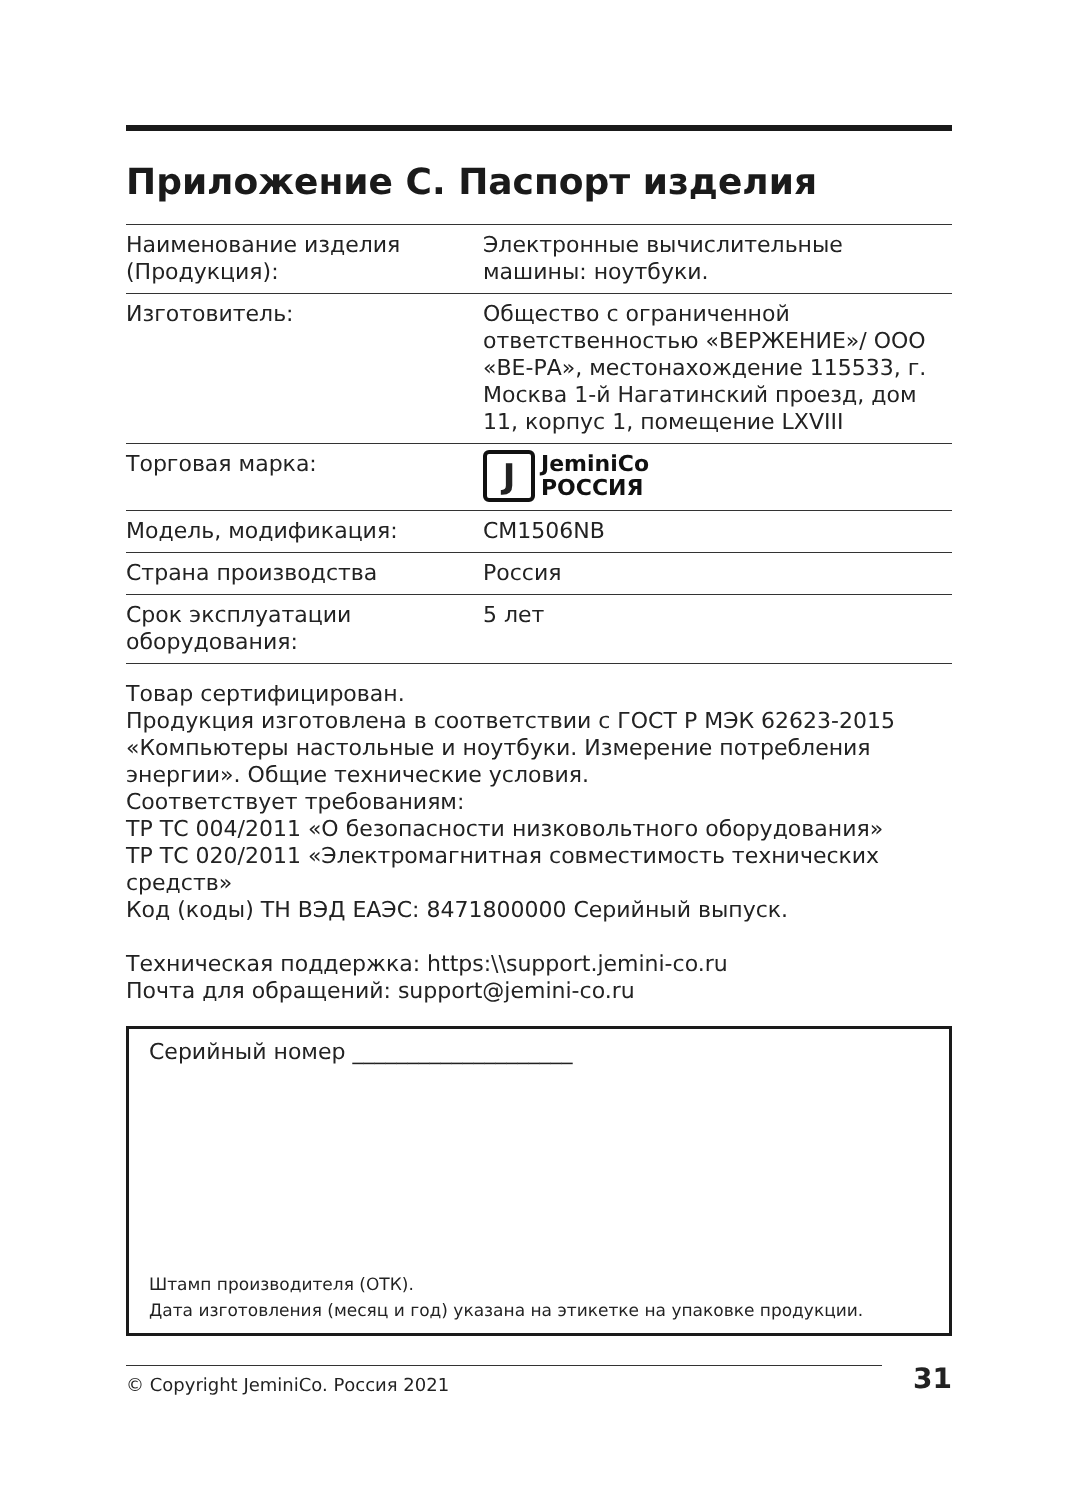Приложение С. Паспорт изделия
| Наименование изделия (Продукция): | Электронные вычислительные машины: ноутбуки. |
| Изготовитель: | Общество с ограниченной ответственностью «ВЕРЖЕНИЕ»/ ООО «ВЕ-РА», местонахождение 115533, г. Москва 1-й Нагатинский проезд, дом 11, корпус 1, помещение LXVIII |
| Торговая марка: | J JeminiCo РОССИЯ |
| Модель, модификация: | CM1506NB |
| Страна производства | Россия |
| Срок эксплуатации оборудования: | 5 лет |
Товар сертифицирован.
Продукция изготовлена в соответствии с ГОСТ Р МЭК 62623-2015 «Компьютеры настольные и ноутбуки. Измерение потребления энергии». Общие технические условия.
Соответствует требованиям:
ТР ТС 004/2011 «О безопасности низковольтного оборудования»
ТР ТС 020/2011 «Электромагнитная совместимость технических средств»
Код (коды) ТН ВЭД ЕАЭС: 8471800000 Серийный выпуск.
Техническая поддержка: https:\\support.jemini-co.ru
Почта для обращений: support@jemini-co.ru
Серийный номер ____________________
Штамп производителя (ОТК).
Дата изготовления (месяц и год) указана на этикетке на упаковке продукции.
© Copyright JeminiCo. Россия 2021
31